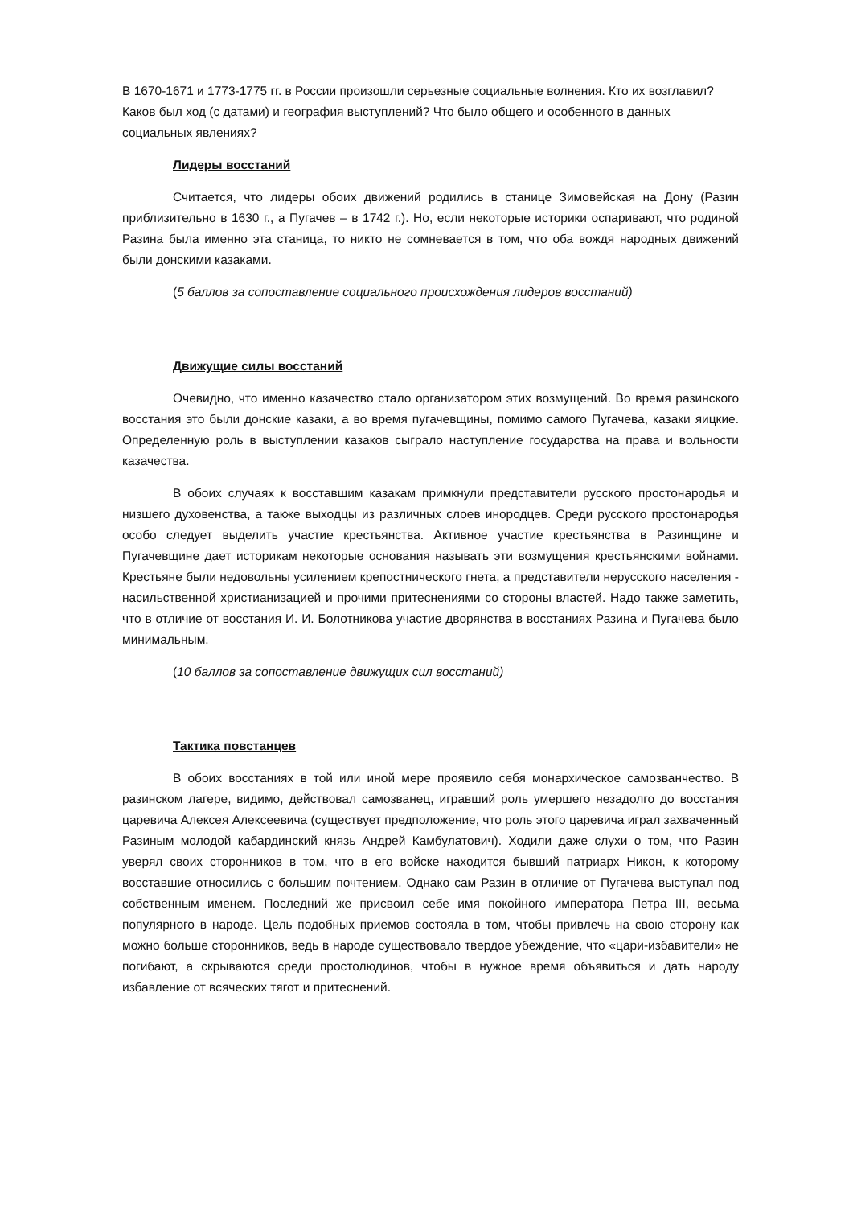В 1670-1671 и 1773-1775 гг. в России произошли серьезные социальные волнения. Кто их возглавил? Каков был ход (с датами) и география выступлений? Что было общего и особенного в данных социальных явлениях?
Лидеры восстаний
Считается, что лидеры обоих движений родились в станице Зимовейская на Дону (Разин приблизительно в 1630 г., а Пугачев – в 1742 г.). Но, если некоторые историки оспаривают, что родиной Разина была именно эта станица, то никто не сомневается в том, что оба вождя народных движений были донскими казаками.
(5 баллов за сопоставление социального происхождения лидеров восстаний)
Движущие силы восстаний
Очевидно, что именно казачество стало организатором этих возмущений. Во время разинского восстания это были донские казаки, а во время пугачевщины, помимо самого Пугачева, казаки яицкие. Определенную роль в выступлении казаков сыграло наступление государства на права и вольности казачества.
В обоих случаях к восставшим казакам примкнули представители русского простонародья и низшего духовенства, а также выходцы из различных слоев инородцев. Среди русского простонародья особо следует выделить участие крестьянства. Активное участие крестьянства в Разинщине и Пугачевщине дает историкам некоторые основания называть эти возмущения крестьянскими войнами. Крестьяне были недовольны усилением крепостнического гнета, а представители нерусского населения - насильственной христианизацией и прочими притеснениями со стороны властей. Надо также заметить, что в отличие от восстания И. И. Болотникова участие дворянства в восстаниях Разина и Пугачева было минимальным.
(10 баллов за сопоставление движущих сил восстаний)
Тактика повстанцев
В обоих восстаниях в той или иной мере проявило себя монархическое самозванчество. В разинском лагере, видимо, действовал самозванец, игравший роль умершего незадолго до восстания царевича Алексея Алексеевича (существует предположение, что роль этого царевича играл захваченный Разиным молодой кабардинский князь Андрей Камбулатович). Ходили даже слухи о том, что Разин уверял своих сторонников в том, что в его войске находится бывший патриарх Никон, к которому восставшие относились с большим почтением. Однако сам Разин в отличие от Пугачева выступал под собственным именем. Последний же присвоил себе имя покойного императора Петра III, весьма популярного в народе. Цель подобных приемов состояла в том, чтобы привлечь на свою сторону как можно больше сторонников, ведь в народе существовало твердое убеждение, что «цари-избавители» не погибают, а скрываются среди простолюдинов, чтобы в нужное время объявиться и дать народу избавление от всяческих тягот и притеснений.